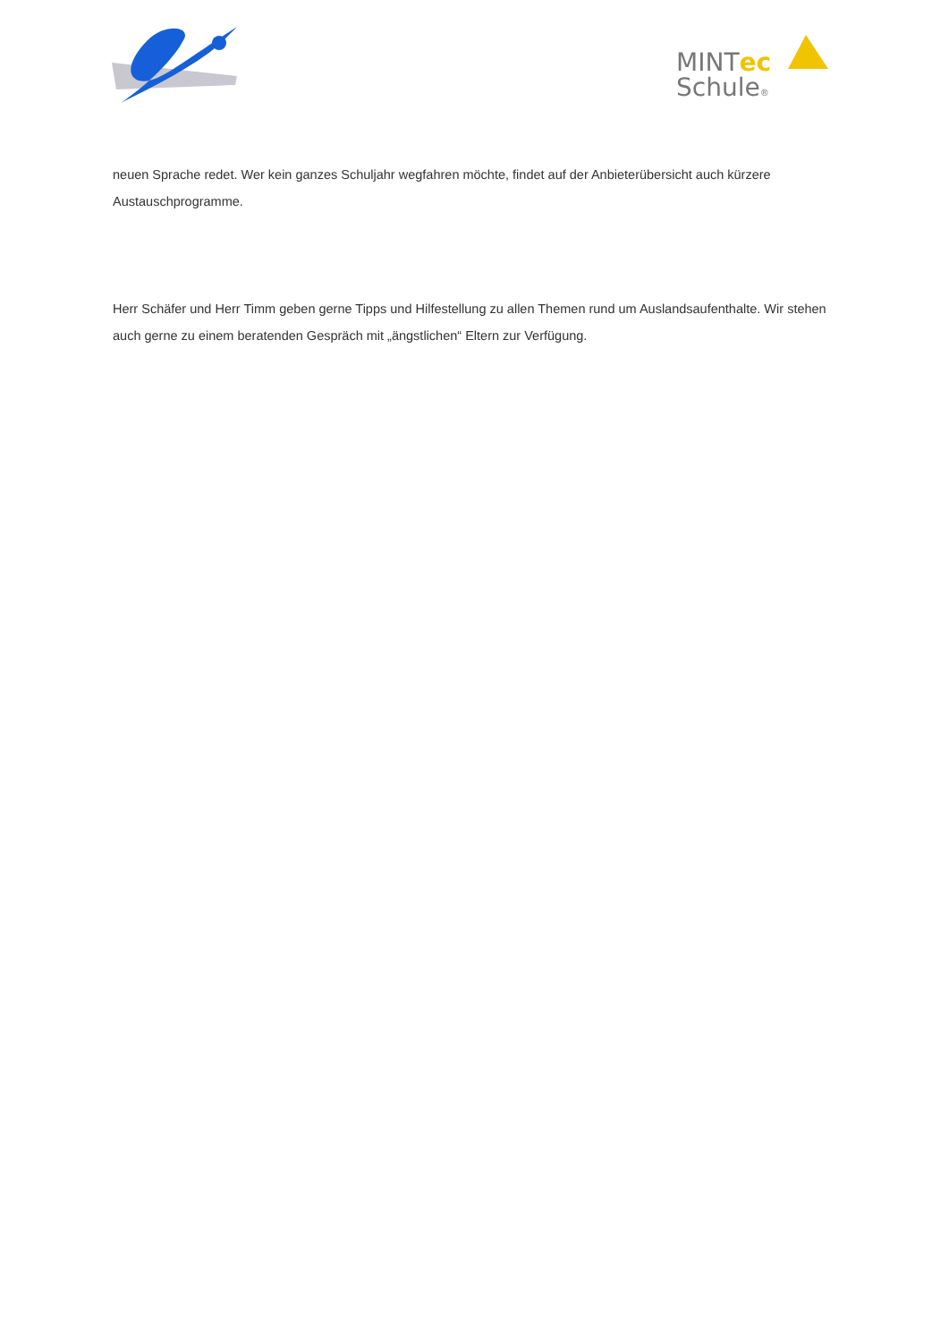MINTec
Schule®
neuen Sprache redet. Wer kein ganzes Schuljahr wegfahren möchte, findet auf der Anbieterübersicht auch kürzere Austauschprogramme.
Herr Schäfer und Herr Timm geben gerne Tipps und Hilfestellung zu allen Themen rund um Auslandsaufenthalte. Wir stehen auch gerne zu einem beratenden Gespräch mit „ängstlichen“ Eltern zur Verfügung.